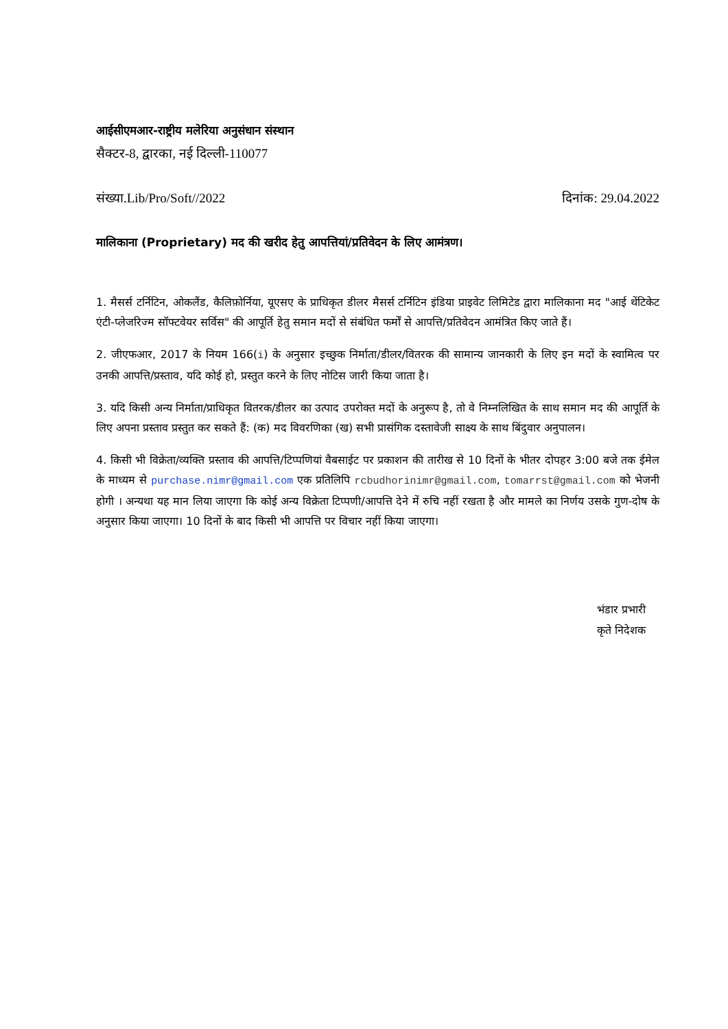आईसीएमआर-राष्ट्रीय मलेरिया अनुसंधान संस्थान
सैक्टर-8, द्वारका, नई दिल्ली-110077
संख्या.Lib/Pro/Soft//2022 दिनांक: 29.04.2022
मालिकाना (Proprietary) मद की खरीद हेतु आपत्तियां/प्रतिवेदन के लिए आमंत्रण।
1. मैसर्स टर्निटिन, ओकलैंड, कैलिफ़ोर्निया, यूएसए के प्राधिकृत डीलर मैसर्स टर्निटिन इंडिया प्राइवेट लिमिटेड द्वारा मालिकाना मद "आई थेंटिकेट एंटी-प्लेजरिज्म सॉफ्टवेयर सर्विस" की आपूर्ति हेतु समान मदों से संबंधित फर्मों से आपत्ति/प्रतिवेदन आमंत्रित किए जाते हैं।
2. जीएफआर, 2017 के नियम 166(i) के अनुसार इच्छुक निर्माता/डीलर/वितरक की सामान्य जानकारी के लिए इन मदों के स्वामित्व पर उनकी आपत्ति/प्रस्ताव, यदि कोई हो, प्रस्तुत करने के लिए नोटिस जारी किया जाता है।
3. यदि किसी अन्य निर्माता/प्राधिकृत वितरक/डीलर का उत्पाद उपरोक्त मदों के अनुरूप है, तो वे निम्नलिखित के साथ समान मद की आपूर्ति के लिए अपना प्रस्ताव प्रस्तुत कर सकते हैं: (क) मद विवरणिका (ख) सभी प्रासंगिक दस्तावेजी साक्ष्य के साथ बिंदुवार अनुपालन।
4. किसी भी विक्रेता/व्यक्ति प्रस्ताव की आपत्ति/टिप्पणियां वैबसाईट पर प्रकाशन की तारीख से 10 दिनों के भीतर दोपहर 3:00 बजे तक ईमेल के माध्यम से purchase.nimr@gmail.com एक प्रतिलिपि rcbudhorinimr@gmail.com, tomarrst@gmail.com को भेजनी होगी । अन्यथा यह मान लिया जाएगा कि कोई अन्य विक्रेता टिप्पणी/आपत्ति देने में रुचि नहीं रखता है और मामले का निर्णय उसके गुण-दोष के अनुसार किया जाएगा। 10 दिनों के बाद किसी भी आपत्ति पर विचार नहीं किया जाएगा।
भंडार प्रभारी
कृते निदेशक